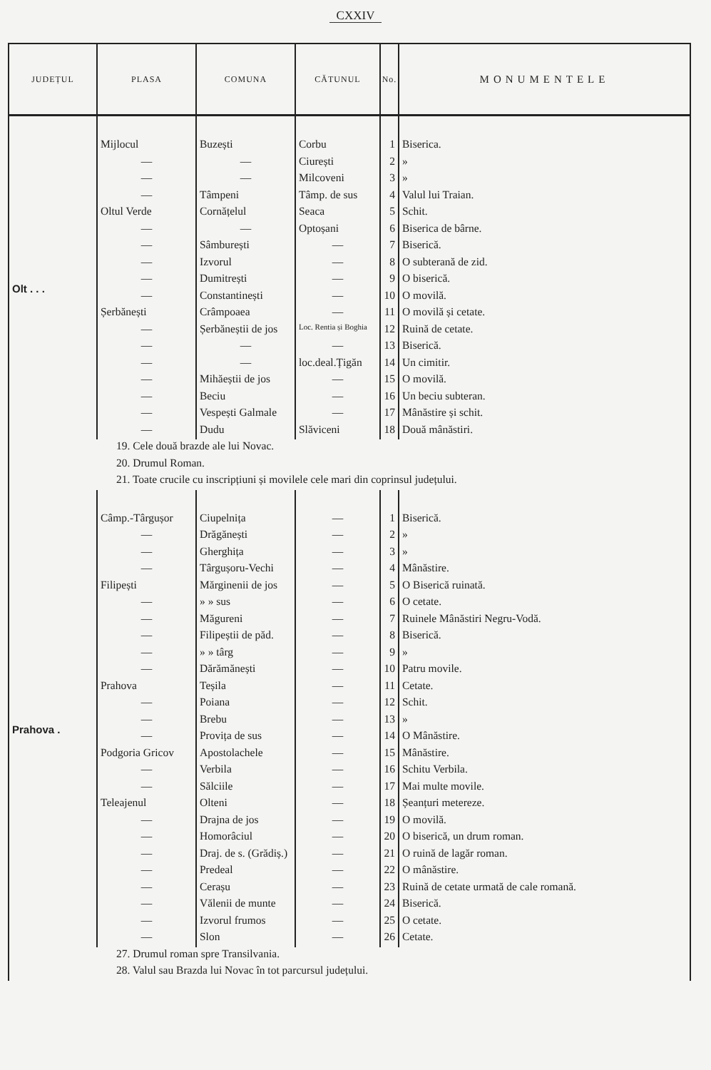CXXIV
| JUDEȚUL | PLASA | COMUNA | CĂTUNUL | No. | MONUMENTELE |
| --- | --- | --- | --- | --- | --- |
| Olt . . . | Mijlocul | Buzești | Corbu | 1 | Biserica. |
| | — | — | Ciurești | 2 | » |
| | — | — | Milcoveni | 3 | » |
| | — | Tâmpeni | Tâmp. de sus | 4 | Valul lui Traian. |
| | Oltul Verde | Cornățelul | Seaca | 5 | Schit. |
| | — | — | Optoșani | 6 | Biserica de bârne. |
| | — | Sâmburești | — | 7 | Biserică. |
| | — | Izvorul | — | 8 | O subterană de zid. |
| | — | Dumitrești | — | 9 | O biserică. |
| | — | Constantinești | — | 10 | O movilă. |
| | Șerbănești | Crâmpoaea | — | 11 | O movilă și cetate. |
| | — | Șerbăneștii de jos | Loc. Rentia și Boghia | 12 | Ruină de cetate. |
| | — | — | — | 13 | Biserică. |
| | — | — | loc.deal.Țigăn | 14 | Un cimitir. |
| | — | Mihăeștii de jos | — | 15 | O movilă. |
| | — | Beciu | — | 16 | Un beciu subteran. |
| | — | Vespești Galmale | — | 17 | Mânăstire și schit. |
| | — | Dudu | Slăviceni | 18 | Două mânăstiri. |
| 19. Cele două brazde ale lui Novac. | | | | | |
| 20. Drumul Roman. | | | | | |
| 21. Toate crucile cu inscripțiuni și movilele cele mari din coprinsul județului. | | | | | |
| Prahova . | Câmp.-Târgușor | Ciupelnița | — | 1 | Biserică. |
| | — | Drăgănești | — | 2 | » |
| | — | Gherghița | — | 3 | » |
| | — | Târgușoru-Vechi | — | 4 | Mânăstire. |
| | Filipești | Mărginenii de jos | — | 5 | O Biserică ruinată. |
| | — | » » sus | — | 6 | O cetate. |
| | — | Măgureni | — | 7 | Ruinele Mânăstiri Negru-Vodă. |
| | — | Filipeștii de păd. | — | 8 | Biserică. |
| | — | » » târg | — | 9 | » |
| | — | Dărămănești | — | 10 | Patru movile. |
| | Prahova | Teșila | — | 11 | Cetate. |
| | — | Poiana | — | 12 | Schit. |
| | — | Brebu | — | 13 | » |
| | — | Provița de sus | — | 14 | O Mânăstire. |
| | Podgoria Gricov | Apostolachele | — | 15 | Mânăstire. |
| | — | Verbila | — | 16 | Schitu Verbila. |
| | — | Sălciile | — | 17 | Mai multe movile. |
| | Teleajenul | Olteni | — | 18 | Șeanțuri metereze. |
| | — | Drajna de jos | — | 19 | O movilă. |
| | — | Homorâciul | — | 20 | O biserică, un drum roman. |
| | — | Draj. de s. (Grădiș.) | — | 21 | O ruină de lagăr roman. |
| | — | Predeal | — | 22 | O mânăstire. |
| | — | Cerașu | — | 23 | Ruină de cetate urmată de cale romană. |
| | — | Vălenii de munte | — | 24 | Biserică. |
| | — | Izvorul frumos | — | 25 | O cetate. |
| | — | Slon | — | 26 | Cetate. |
| 27. Drumul roman spre Transilvania. | | | | | |
| 28. Valul sau Brazda lui Novac în tot parcursul județului. | | | | | |